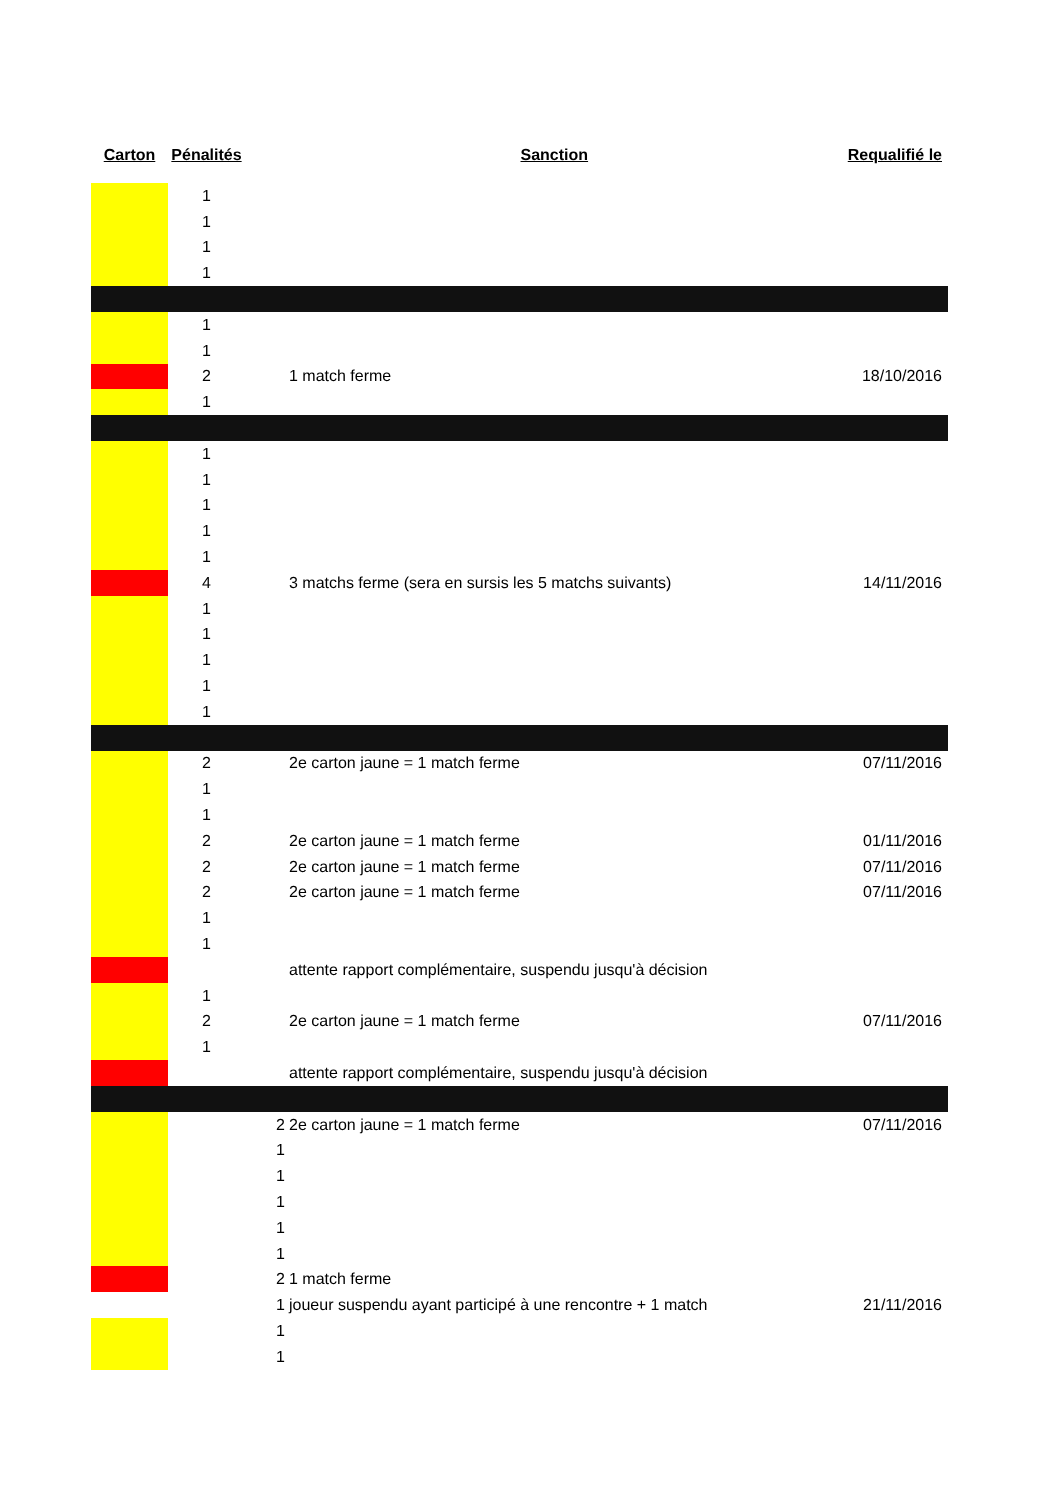| Carton | Pénalités | | Sanction | Requalifié le |
| --- | --- | --- | --- | --- |
| | 1 | | | |
| | 1 | | | |
| | 1 | | | |
| | 1 | | | |
| | 1 | | | |
| | 1 | | | |
| | 2 | | 1 match ferme | 18/10/2016 |
| | 1 | | | |
| | 1 | | | |
| | 1 | | | |
| | 1 | | | |
| | 1 | | | |
| | 1 | | | |
| | 4 | | 3 matchs ferme (sera en sursis les 5 matchs suivants) | 14/11/2016 |
| | 1 | | | |
| | 1 | | | |
| | 1 | | | |
| | 1 | | | |
| | 1 | | | |
| | 2 | | 2e carton jaune = 1 match ferme | 07/11/2016 |
| | 1 | | | |
| | 1 | | | |
| | 2 | | 2e carton jaune = 1 match ferme | 01/11/2016 |
| | 2 | | 2e carton jaune = 1 match ferme | 07/11/2016 |
| | 2 | | 2e carton jaune = 1 match ferme | 07/11/2016 |
| | 1 | | | |
| | 1 | | | |
| | | | attente rapport complémentaire, suspendu jusqu'à décision | |
| | 1 | | | |
| | 2 | | 2e carton jaune = 1 match ferme | 07/11/2016 |
| | 1 | | | |
| | | | attente rapport complémentaire, suspendu jusqu'à décision | |
| | | 2 | 2e carton jaune = 1 match ferme | 07/11/2016 |
| | | 1 | | |
| | | 1 | | |
| | | 1 | | |
| | | 1 | | |
| | | 1 | | |
| | | 2 | 1 match ferme | |
| | | 1 | joueur suspendu ayant participé à une rencontre + 1 match | 21/11/2016 |
| | | 1 | | |
| | | 1 | | |